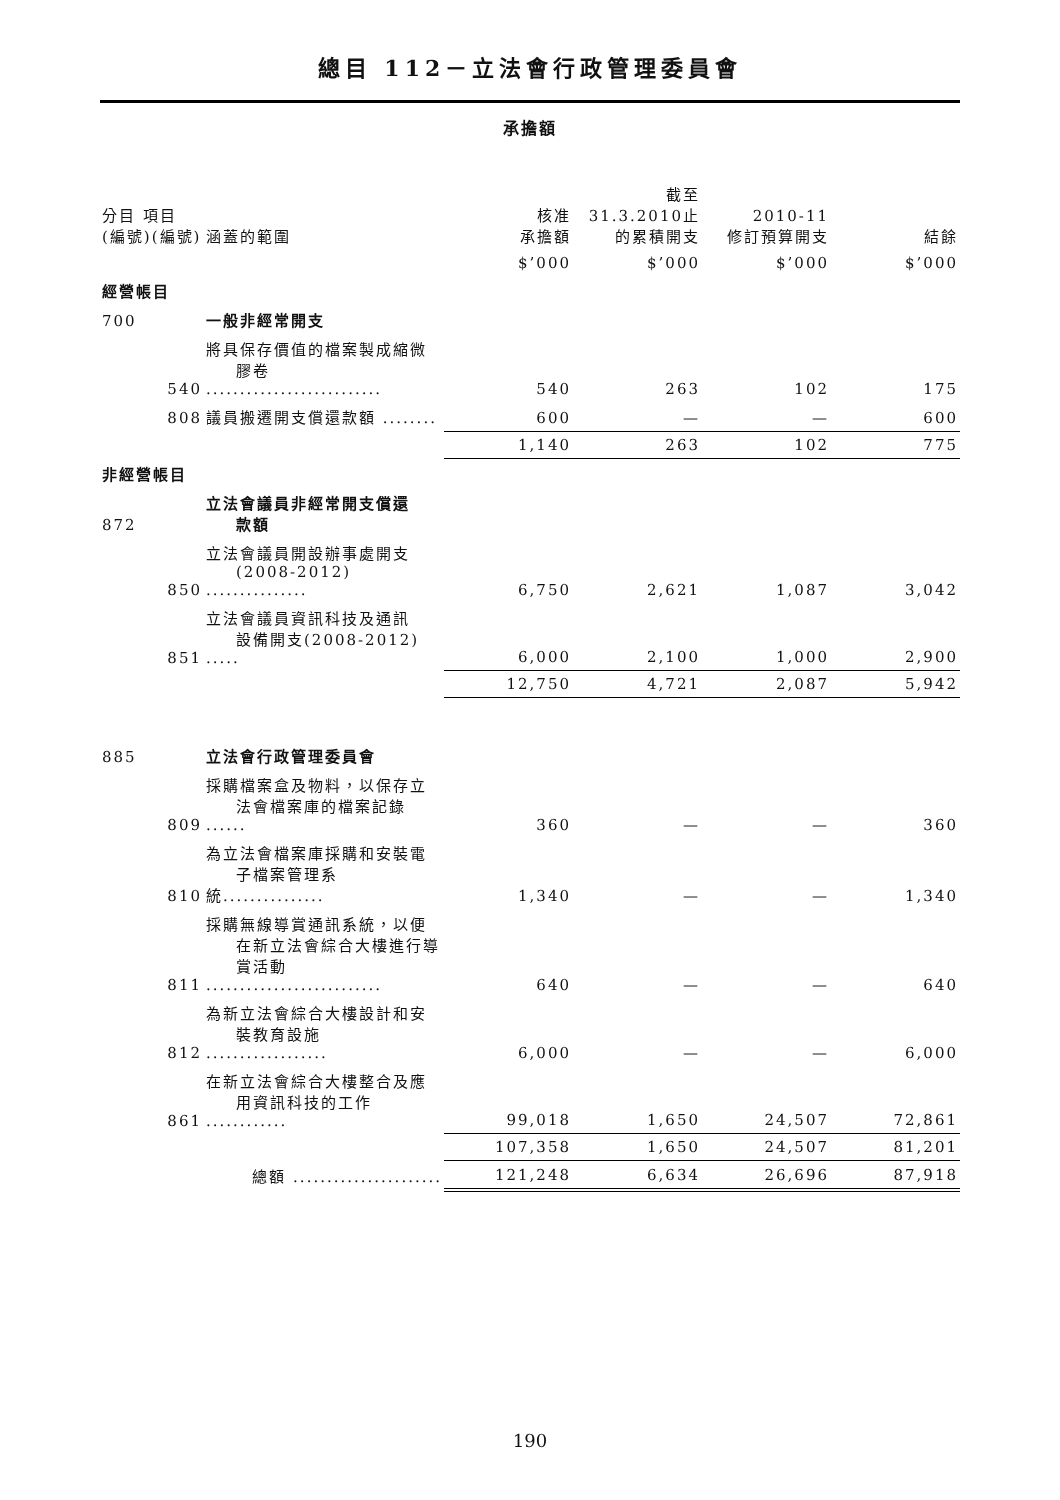總目 112－立法會行政管理委員會
承擔額
| 分目 項目 (編號)(編號) | 涵蓋的範圍 | 核准 承擔額 | 截至 31.3.2010止 的累積開支 | 2010-11 修訂預算開支 | 結餘 |
| --- | --- | --- | --- | --- | --- |
| | | $’000 | $’000 | $’000 | $’000 |
| 經營帳目 | | | | | |
| 700 | 一般非經常開支 | | | | |
| 540 | 將具保存價值的檔案製成縮微 膠卷 .......................... | 540 | 263 | 102 | 175 |
| 808 | 議員搬遷開支償還款額 ........ | 600 | — | — | 600 |
| | | 1,140 | 263 | 102 | 775 |
| 非經營帳目 | | | | | |
| 872 | 立法會議員非經常開支償還 款額 | | | | |
| 850 | 立法會議員開設辦事處開支 (2008-2012) ............... | 6,750 | 2,621 | 1,087 | 3,042 |
| 851 | 立法會議員資訊科技及通訊 設備開支(2008-2012) ..... | 6,000 | 2,100 | 1,000 | 2,900 |
| | | 12,750 | 4,721 | 2,087 | 5,942 |
| 885 | 立法會行政管理委員會 | | | | |
| 809 | 採購檔案盒及物料，以保存立 法會檔案庫的檔案記錄 ...... | 360 | — | — | 360 |
| 810 | 為立法會檔案庫採購和安裝電 子檔案管理系統............... | 1,340 | — | — | 1,340 |
| 811 | 採購無線導賞通訊系統，以便 在新立法會綜合大樓進行導 賞活動 .......................... | 640 | — | — | 640 |
| 812 | 為新立法會綜合大樓設計和安 裝教育設施 .................. | 6,000 | — | — | 6,000 |
| 861 | 在新立法會綜合大樓整合及應 用資訊科技的工作 ............ | 99,018 | 1,650 | 24,507 | 72,861 |
| | | 107,358 | 1,650 | 24,507 | 81,201 |
| | 總額 ...................... | 121,248 | 6,634 | 26,696 | 87,918 |
190